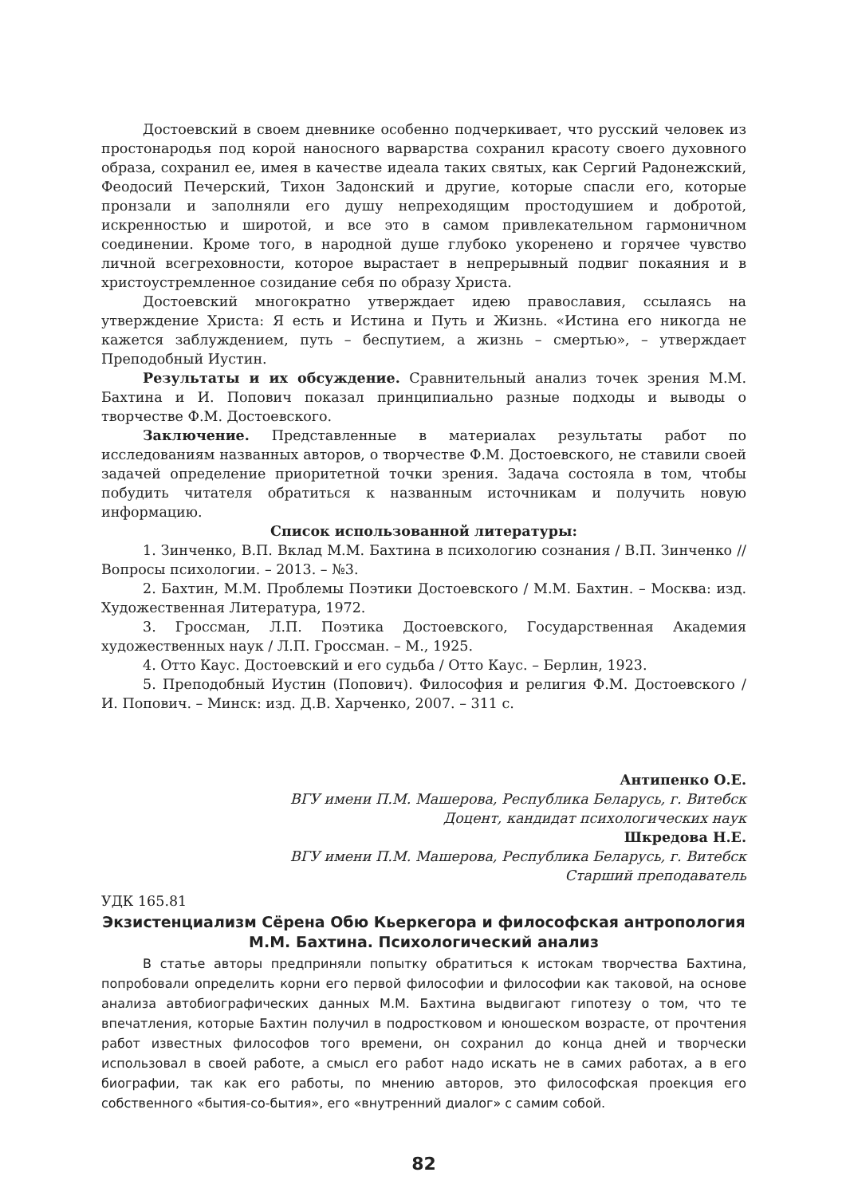Достоевский в своем дневнике особенно подчеркивает, что русский человек из простонародья под корой наносного варварства сохранил красоту своего духовного образа, сохранил ее, имея в качестве идеала таких святых, как Сергий Радонежский, Феодосий Печерский, Тихон Задонский и другие, которые спасли его, которые пронзали и заполняли его душу непреходящим простодушием и добротой, искренностью и широтой, и все это в самом привлекательном гармоничном соединении. Кроме того, в народной душе глубоко укоренено и горячее чувство личной всегреховности, которое вырастает в непрерывный подвиг покаяния и в христоустремленное созидание себя по образу Христа.
Достоевский многократно утверждает идею православия, ссылаясь на утверждение Христа: Я есть и Истина и Путь и Жизнь. «Истина его никогда не кажется заблуждением, путь – беспутием, а жизнь – смертью», – утверждает Преподобный Иустин.
Результаты и их обсуждение. Сравнительный анализ точек зрения М.М. Бахтина и И. Попович показал принципиально разные подходы и выводы о творчестве Ф.М. Достоевского.
Заключение. Представленные в материалах результаты работ по исследованиям названных авторов, о творчестве Ф.М. Достоевского, не ставили своей задачей определение приоритетной точки зрения. Задача состояла в том, чтобы побудить читателя обратиться к названным источникам и получить новую информацию.
Список использованной литературы:
1. Зинченко, В.П. Вклад М.М. Бахтина в психологию сознания / В.П. Зинченко // Вопросы психологии. – 2013. – №3.
2. Бахтин, М.М. Проблемы Поэтики Достоевского / М.М. Бахтин. – Москва: изд. Художественная Литература, 1972.
3. Гроссман, Л.П. Поэтика Достоевского, Государственная Академия художественных наук / Л.П. Гроссман. – М., 1925.
4. Отто Каус. Достоевский и его судьба / Отто Каус. – Берлин, 1923.
5. Преподобный Иустин (Попович). Философия и религия Ф.М. Достоевского / И. Попович. – Минск: изд. Д.В. Харченко, 2007. – 311 с.
Антипенко О.Е.
ВГУ имени П.М. Машерова, Республика Беларусь, г. Витебск
Доцент, кандидат психологических наук
Шкредова Н.Е.
ВГУ имени П.М. Машерова, Республика Беларусь, г. Витебск
Старший преподаватель
УДК 165.81
Экзистенциализм Сёрена Обю Кьеркегора и философская антропология М.М. Бахтина. Психологический анализ
В статье авторы предприняли попытку обратиться к истокам творчества Бахтина, попробовали определить корни его первой философии и философии как таковой, на основе анализа автобиографических данных М.М. Бахтина выдвигают гипотезу о том, что те впечатления, которые Бахтин получил в подростковом и юношеском возрасте, от прочтения работ известных философов того времени, он сохранил до конца дней и творчески использовал в своей работе, а смысл его работ надо искать не в самих работах, а в его биографии, так как его работы, по мнению авторов, это философская проекция его собственного «бытия-со-бытия», его «внутренний диалог» с самим собой.
82